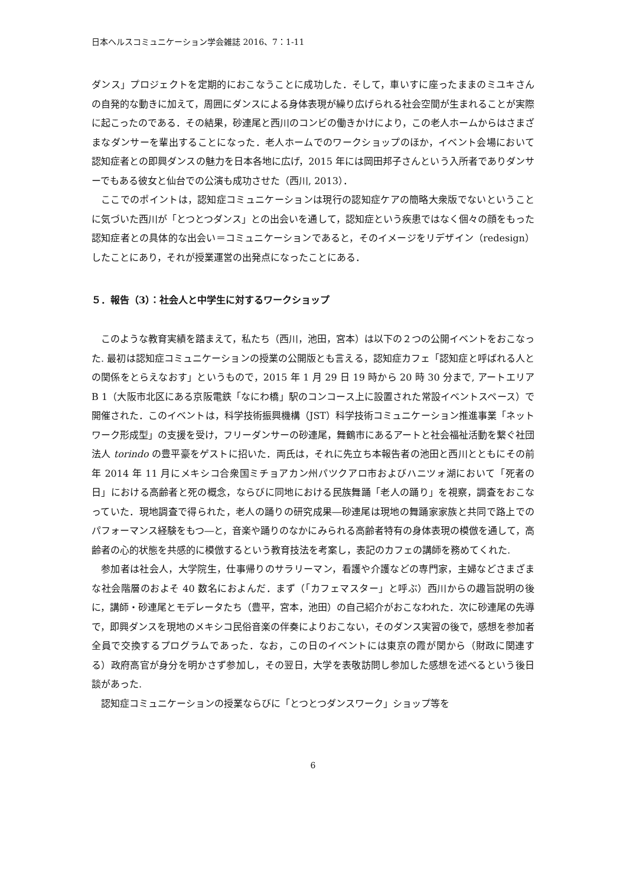日本ヘルスコミュニケーション学会雑誌 2016、7：1-11
ダンス」プロジェクトを定期的におこなうことに成功した．そして，車いすに座ったままのミユキさんの自発的な動きに加えて，周囲にダンスによる身体表現が繰り広げられる社会空間が生まれることが実際に起こったのである．その結果，砂連尾と西川のコンビの働きかけにより，この老人ホームからはさまざまなダンサーを輩出することになった．老人ホームでのワークショップのほか，イベント会場において認知症者との即興ダンスの魅力を日本各地に広げ，2015 年には岡田邦子さんという入所者でありダンサーでもある彼女と仙台での公演も成功させた（西川, 2013）．
ここでのポイントは，認知症コミュニケーションは現行の認知症ケアの簡略大衆版でないということに気づいた西川が「とつとつダンス」との出会いを通して，認知症という疾患ではなく個々の顔をもった認知症者との具体的な出会い＝コミュニケーションであると，そのイメージをリデザイン（redesign）したことにあり，それが授業運営の出発点になったことにある．
５．報告（3）：社会人と中学生に対するワークショップ
このような教育実績を踏まえて，私たち（西川，池田，宮本）は以下の２つの公開イベントをおこなった. 最初は認知症コミュニケーションの授業の公開版とも言える，認知症カフェ「認知症と呼ばれる人との関係をとらえなおす」というもので，2015 年 1 月 29 日 19 時から 20 時 30 分まで, アートエリア B 1（大阪市北区にある京阪電鉄「なにわ橋」駅のコンコース上に設置された常設イベントスペース）で開催された．このイベントは，科学技術振興機構（JST）科学技術コミュニケーション推進事業「ネットワーク形成型」の支援を受け，フリーダンサーの砂連尾，舞鶴市にあるアートと社会福祉活動を繋ぐ社団法人 torindo の豊平豪をゲストに招いた．両氏は，それに先立ち本報告者の池田と西川とともにその前年 2014 年 11 月にメキシコ合衆国ミチョアカン州パツクアロ市およびハニツォ湖において「死者の日」における高齢者と死の概念，ならびに同地における民族舞踊「老人の踊り」を視察，調査をおこなっていた．現地調査で得られた，老人の踊りの研究成果―砂連尾は現地の舞踊家家族と共同で路上でのパフォーマンス経験をもつ―と，音楽や踊りのなかにみられる高齢者特有の身体表現の模倣を通して，高齢者の心的状態を共感的に模倣するという教育技法を考案し，表記のカフェの講師を務めてくれた.
参加者は社会人，大学院生，仕事帰りのサラリーマン，看護や介護などの専門家，主婦などさまざまな社会階層のおよそ 40 数名におよんだ．まず（「カフェマスター」と呼ぶ）西川からの趣旨説明の後に，講師・砂連尾とモデレータたち（豊平，宮本，池田）の自己紹介がおこなわれた．次に砂連尾の先導で，即興ダンスを現地のメキシコ民俗音楽の伴奏によりおこない，そのダンス実習の後で，感想を参加者全員で交換するプログラムであった．なお，この日のイベントには東京の霞が関から（財政に関連する）政府高官が身分を明かさず参加し，その翌日，大学を表敬訪問し参加した感想を述べるという後日談があった.
認知症コミュニケーションの授業ならびに「とつとつダンスワーク」ショップ等を
6